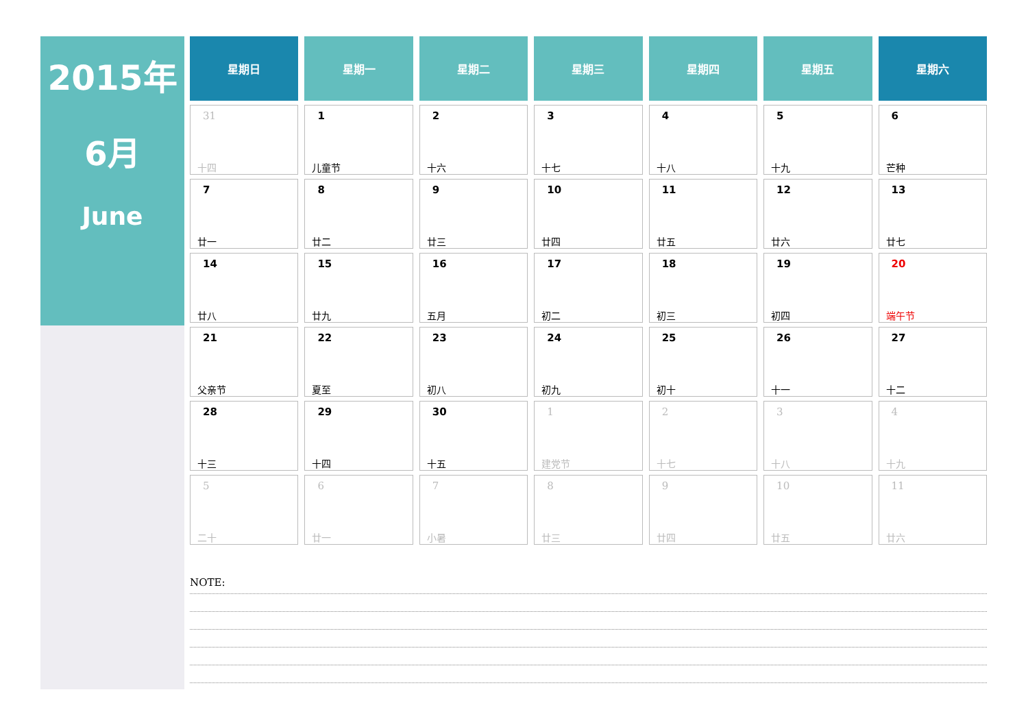2015年
6月
June
| 星期日 | 星期一 | 星期二 | 星期三 | 星期四 | 星期五 | 星期六 |
| --- | --- | --- | --- | --- | --- | --- |
| 31 十四 | 1 儿童节 | 2 十六 | 3 十七 | 4 十八 | 5 十九 | 6 芒种 |
| 7 廿一 | 8 廿二 | 9 廿三 | 10 廿四 | 11 廿五 | 12 廿六 | 13 廿七 |
| 14 廿八 | 15 廿九 | 16 五月 | 17 初二 | 18 初三 | 19 初四 | 20 端午节 |
| 21 父亲节 | 22 夏至 | 23 初八 | 24 初九 | 25 初十 | 26 十一 | 27 十二 |
| 28 十三 | 29 十四 | 30 十五 | 1 建党节 | 2 十七 | 3 十八 | 4 十九 |
| 5 二十 | 6 廿一 | 7 小暑 | 8 廿三 | 9 廿四 | 10 廿五 | 11 廿六 |
NOTE: